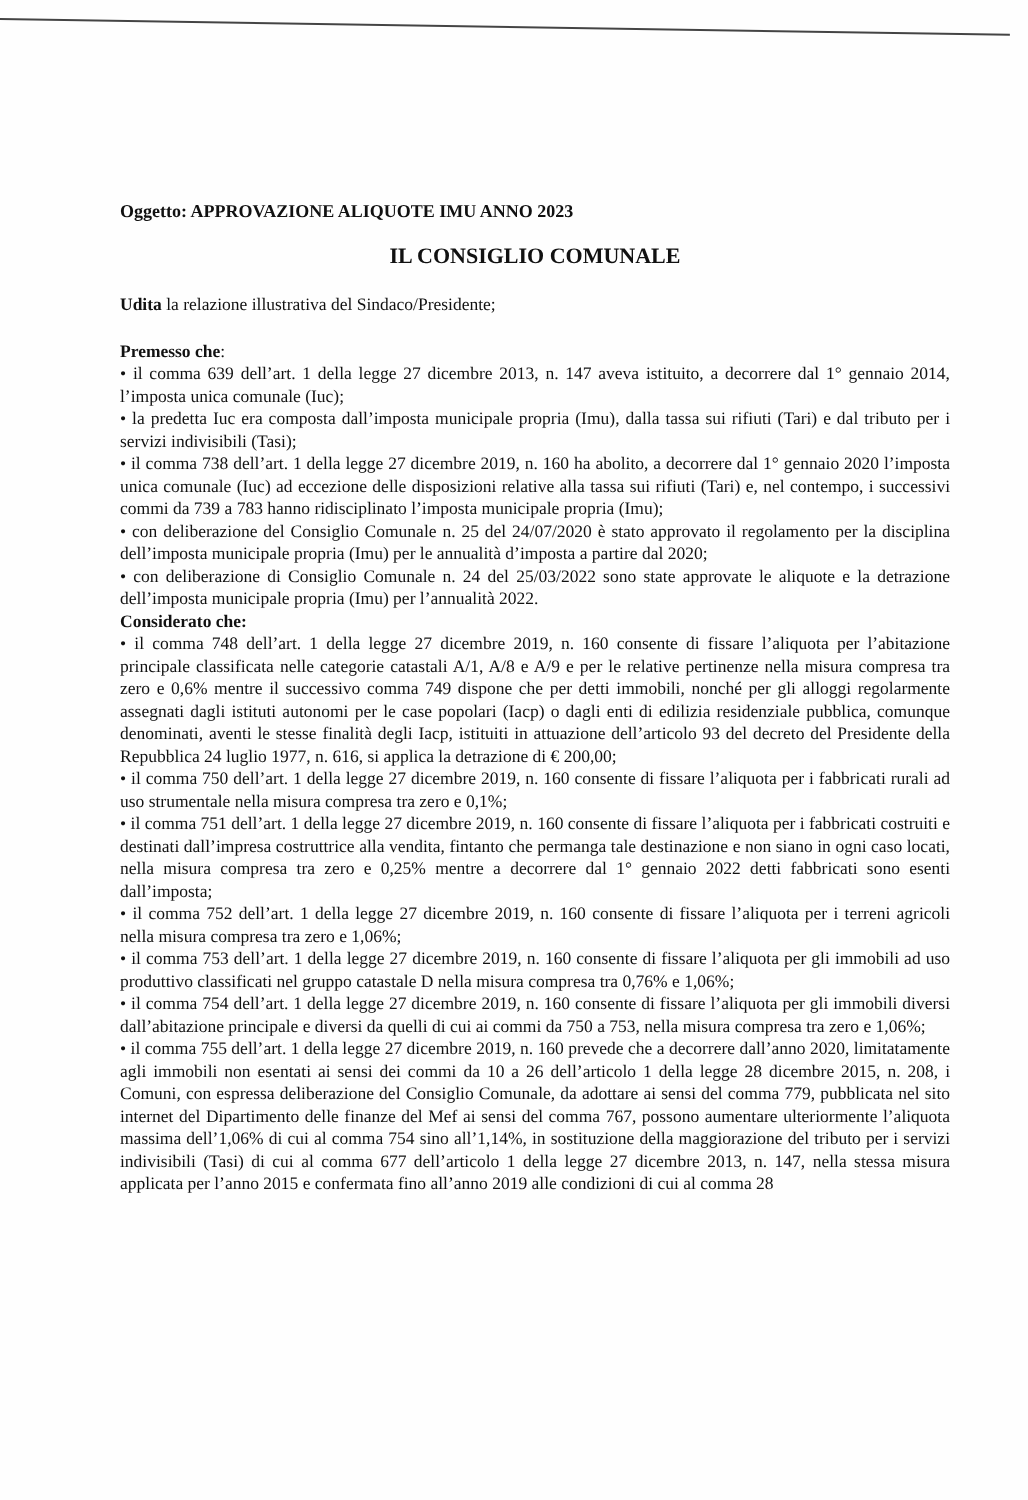Oggetto: APPROVAZIONE ALIQUOTE IMU ANNO 2023
IL CONSIGLIO COMUNALE
Udita la relazione illustrativa del Sindaco/Presidente;
Premesso che:
• il comma 639 dell’art. 1 della legge 27 dicembre 2013, n. 147 aveva istituito, a decorrere dal 1° gennaio 2014, l’imposta unica comunale (Iuc);
• la predetta Iuc era composta dall’imposta municipale propria (Imu), dalla tassa sui rifiuti (Tari) e dal tributo per i servizi indivisibili (Tasi);
• il comma 738 dell’art. 1 della legge 27 dicembre 2019, n. 160 ha abolito, a decorrere dal 1° gennaio 2020 l’imposta unica comunale (Iuc) ad eccezione delle disposizioni relative alla tassa sui rifiuti (Tari) e, nel contempo, i successivi commi da 739 a 783 hanno ridisciplinato l’imposta municipale propria (Imu);
• con deliberazione del Consiglio Comunale n. 25 del 24/07/2020 è stato approvato il regolamento per la disciplina dell’imposta municipale propria (Imu) per le annualità d’imposta a partire dal 2020;
• con deliberazione di Consiglio Comunale n. 24 del 25/03/2022 sono state approvate le aliquote e la detrazione dell’imposta municipale propria (Imu) per l’annualità 2022.
Considerato che:
• il comma 748 dell’art. 1 della legge 27 dicembre 2019, n. 160 consente di fissare l’aliquota per l’abitazione principale classificata nelle categorie catastali A/1, A/8 e A/9 e per le relative pertinenze nella misura compresa tra zero e 0,6% mentre il successivo comma 749 dispone che per detti immobili, nonché per gli alloggi regolarmente assegnati dagli istituti autonomi per le case popolari (Iacp) o dagli enti di edilizia residenziale pubblica, comunque denominati, aventi le stesse finalità degli Iacp, istituiti in attuazione dell’articolo 93 del decreto del Presidente della Repubblica 24 luglio 1977, n. 616, si applica la detrazione di € 200,00;
• il comma 750 dell’art. 1 della legge 27 dicembre 2019, n. 160 consente di fissare l’aliquota per i fabbricati rurali ad uso strumentale nella misura compresa tra zero e 0,1%;
• il comma 751 dell’art. 1 della legge 27 dicembre 2019, n. 160 consente di fissare l’aliquota per i fabbricati costruiti e destinati dall’impresa costruttrice alla vendita, fintanto che permanga tale destinazione e non siano in ogni caso locati, nella misura compresa tra zero e 0,25% mentre a decorrere dal 1° gennaio 2022 detti fabbricati sono esenti dall’imposta;
• il comma 752 dell’art. 1 della legge 27 dicembre 2019, n. 160 consente di fissare l’aliquota per i terreni agricoli nella misura compresa tra zero e 1,06%;
• il comma 753 dell’art. 1 della legge 27 dicembre 2019, n. 160 consente di fissare l’aliquota per gli immobili ad uso produttivo classificati nel gruppo catastale D nella misura compresa tra 0,76% e 1,06%;
• il comma 754 dell’art. 1 della legge 27 dicembre 2019, n. 160 consente di fissare l’aliquota per gli immobili diversi dall’abitazione principale e diversi da quelli di cui ai commi da 750 a 753, nella misura compresa tra zero e 1,06%;
• il comma 755 dell’art. 1 della legge 27 dicembre 2019, n. 160 prevede che a decorrere dall’anno 2020, limitatamente agli immobili non esentati ai sensi dei commi da 10 a 26 dell’articolo 1 della legge 28 dicembre 2015, n. 208, i Comuni, con espressa deliberazione del Consiglio Comunale, da adottare ai sensi del comma 779, pubblicata nel sito internet del Dipartimento delle finanze del Mef ai sensi del comma 767, possono aumentare ulteriormente l’aliquota massima dell’1,06% di cui al comma 754 sino all’1,14%, in sostituzione della maggiorazione del tributo per i servizi indivisibili (Tasi) di cui al comma 677 dell’articolo 1 della legge 27 dicembre 2013, n. 147, nella stessa misura applicata per l’anno 2015 e confermata fino all’anno 2019 alle condizioni di cui al comma 28